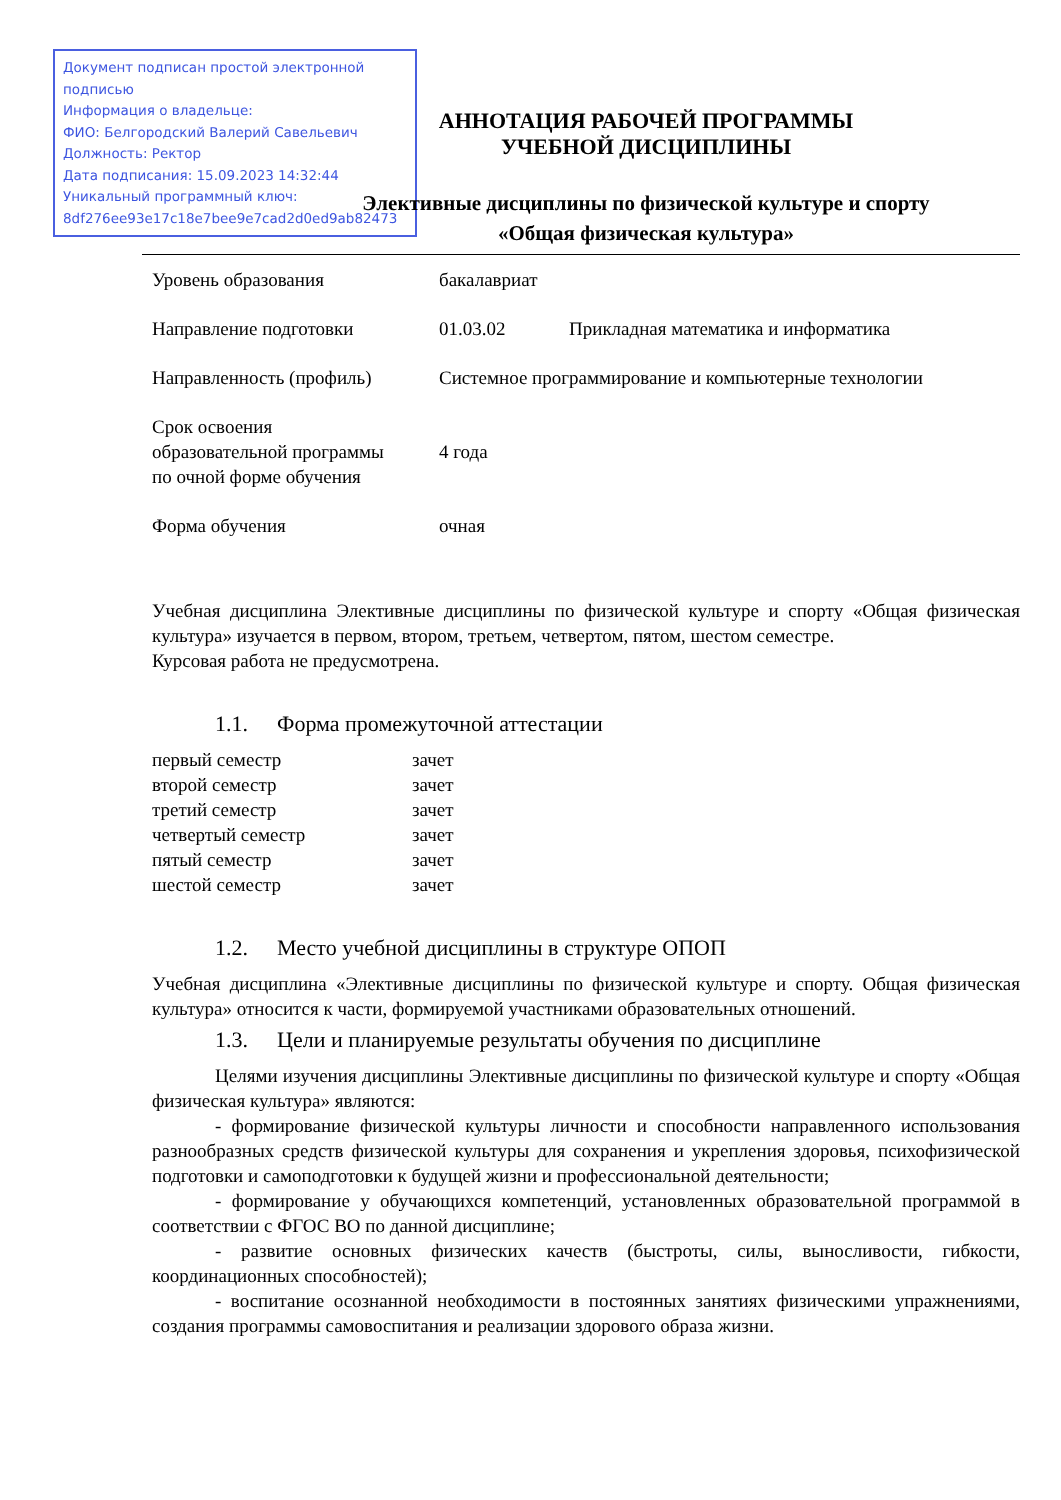Документ подписан простой электронной подписью
Информация о владельце:
ФИО: Белгородский Валерий Савельевич
Должность: Ректор
Дата подписания: 15.09.2023 14:32:44
Уникальный программный ключ:
8df276ee93e17c18e7bee9e7cad2d0ed9ab82473
АННОТАЦИЯ РАБОЧЕЙ ПРОГРАММЫ
УЧЕБНОЙ ДИСЦИПЛИНЫ
Элективные дисциплины по физической культуре и спорту
«Общая физическая культура»
| Уровень образования | бакалавриат | |
| Направление подготовки | 01.03.02 | Прикладная математика и информатика |
| Направленность (профиль) | Системное программирование и компьютерные технологии | |
| Срок освоения образовательной программы по очной форме обучения | 4 года | |
| Форма обучения | очная | |
Учебная дисциплина Элективные дисциплины по физической культуре и спорту «Общая физическая культура» изучается в первом, втором, третьем, четвертом, пятом, шестом семестре.
Курсовая работа не предусмотрена.
1.1. Форма промежуточной аттестации
| первый семестр | зачет |
| второй семестр | зачет |
| третий семестр | зачет |
| четвертый семестр | зачет |
| пятый семестр | зачет |
| шестой семестр | зачет |
1.2. Место учебной дисциплины в структуре ОПОП
Учебная дисциплина «Элективные дисциплины по физической культуре и спорту. Общая физическая культура» относится к части, формируемой участниками образовательных отношений.
1.3. Цели и планируемые результаты обучения по дисциплине
Целями изучения дисциплины Элективные дисциплины по физической культуре и спорту «Общая физическая культура» являются:
- формирование физической культуры личности и способности направленного использования разнообразных средств физической культуры для сохранения и укрепления здоровья, психофизической подготовки и самоподготовки к будущей жизни и профессиональной деятельности;
- формирование у обучающихся компетенций, установленных образовательной программой в соответствии с ФГОС ВО по данной дисциплине;
- развитие основных физических качеств (быстроты, силы, выносливости, гибкости, координационных способностей);
- воспитание осознанной необходимости в постоянных занятиях физическими упражнениями, создания программы самовоспитания и реализации здорового образа жизни.